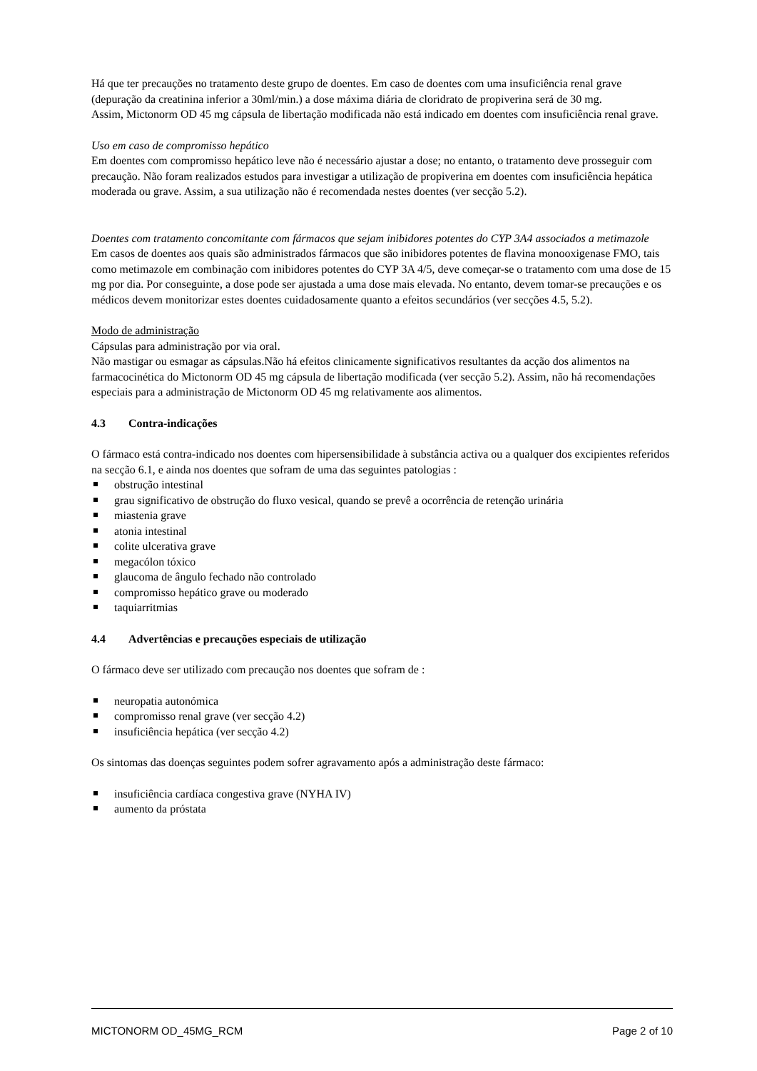Há que ter precauções no tratamento deste grupo de doentes. Em caso de doentes com uma insuficiência renal grave (depuração da creatinina inferior a 30ml/min.) a dose máxima diária de cloridrato de propiverina será de 30 mg.
Assim, Mictonorm OD 45 mg cápsula de libertação modificada não está indicado em doentes com insuficiência renal grave.
Uso em caso de compromisso hepático
Em doentes com compromisso hepático leve não é necessário ajustar a dose; no entanto, o tratamento deve prosseguir com precaução. Não foram realizados estudos para investigar a utilização de propiverina em doentes com insuficiência hepática moderada ou grave. Assim, a sua utilização não é recomendada nestes doentes (ver secção 5.2).
Doentes com tratamento concomitante com fármacos que sejam inibidores potentes do CYP 3A4 associados a metimazole
Em casos de doentes aos quais são administrados fármacos que são inibidores potentes de flavina monooxigenase FMO, tais como metimazole em combinação com inibidores potentes do CYP 3A 4/5, deve começar-se o tratamento com uma dose de 15 mg por dia. Por conseguinte, a dose pode ser ajustada a uma dose mais elevada. No entanto, devem tomar-se precauções e os médicos devem monitorizar estes doentes cuidadosamente quanto a efeitos secundários (ver secções 4.5, 5.2).
Modo de administração
Cápsulas para administração por via oral.
Não mastigar ou esmagar as cápsulas.Não há efeitos clinicamente significativos resultantes da acção dos alimentos na farmacocinética do Mictonorm OD 45 mg cápsula de libertação modificada (ver secção 5.2). Assim, não há recomendações especiais para a administração de Mictonorm OD 45 mg relativamente aos alimentos.
4.3 Contra-indicações
O fármaco está contra-indicado nos doentes com hipersensibilidade à substância activa ou a qualquer dos excipientes referidos na secção 6.1, e ainda nos doentes que sofram de uma das seguintes patologias :
obstrução intestinal
grau significativo de obstrução do fluxo vesical, quando se prevê a ocorrência de retenção urinária
miastenia grave
atonia intestinal
colite ulcerativa grave
megacólon tóxico
glaucoma de ângulo fechado não controlado
compromisso hepático grave ou moderado
taquiarritmias
4.4 Advertências e precauções especiais de utilização
O fármaco deve ser utilizado com precaução nos doentes que sofram de :
neuropatia autonómica
compromisso renal grave (ver secção 4.2)
insuficiência hepática (ver secção 4.2)
Os sintomas das doenças seguintes podem sofrer agravamento após a administração deste fármaco:
insuficiência cardíaca congestiva grave (NYHA IV)
aumento da próstata
MICTONORM OD_45MG_RCM Page 2 of 10